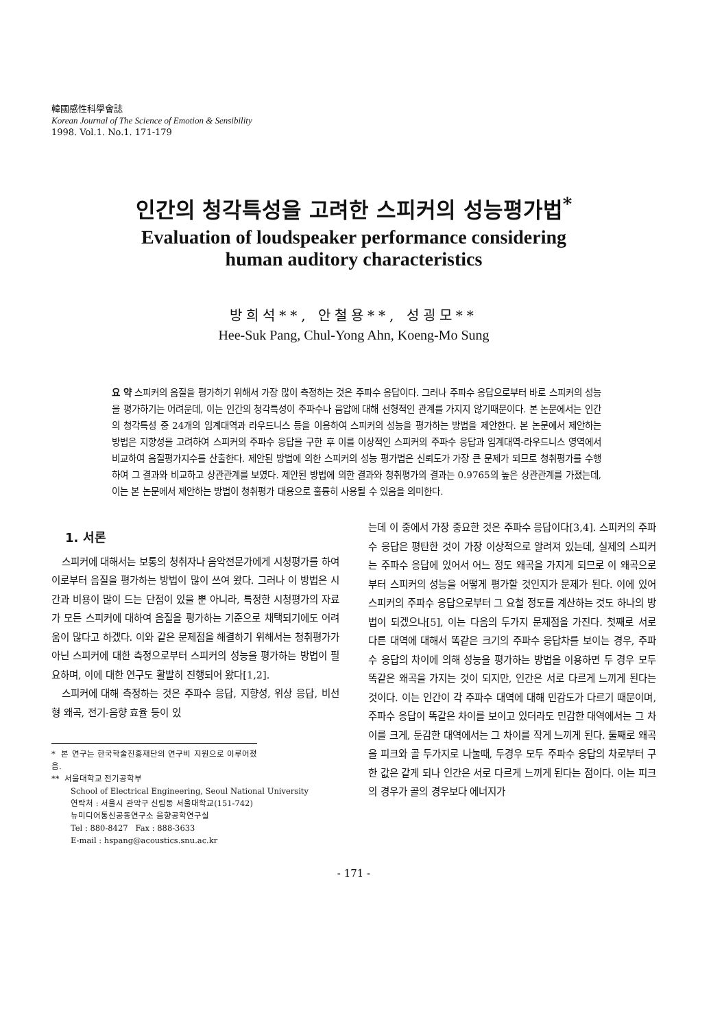韓國感性科學會誌
Korean Journal of The Science of Emotion & Sensibility
1998. Vol.1. No.1. 171-179
인간의 청각특성을 고려한 스피커의 성능평가법<sup>*</sup>
Evaluation of loudspeaker performance considering
human auditory characteristics
방희석**, 안철용**, 성굉모**
Hee-Suk Pang, Chul-Yong Ahn, Koeng-Mo Sung
요 약 스피커의 음질을 평가하기 위해서 가장 많이 측정하는 것은 주파수 응답이다. 그러나 주파수 응답으로부터 바로 스피커의 성능을 평가하기는 어려운데, 이는 인간의 청각특성이 주파수나 음압에 대해 선형적인 관계를 가지지 않기때문이다. 본 논문에서는 인간의 청각특성 중 24개의 임계대역과 라우드니스 등을 이용하여 스피커의 성능을 평가하는 방법을 제안한다. 본 논문에서 제안하는 방법은 지향성을 고려하여 스피커의 주파수 응답을 구한 후 이를 이상적인 스피커의 주파수 응답과 임계대역-라우드니스 영역에서 비교하여 음질평가지수를 산출한다. 제안된 방법에 의한 스피커의 성능 평가법은 신뢰도가 가장 큰 문제가 되므로 청취평가를 수행하여 그 결과와 비교하고 상관관계를 보였다. 제안된 방법에 의한 결과와 청취평가의 결과는 0.9765의 높은 상관관계를 가졌는데, 이는 본 논문에서 제안하는 방법이 청취평가 대용으로 훌륭히 사용될 수 있음을 의미한다.
1. 서론
스피커에 대해서는 보통의 청취자나 음악전문가에게 시청평가를 하여 이로부터 음질을 평가하는 방법이 많이 쓰여 왔다. 그러나 이 방법은 시간과 비용이 많이 드는 단점이 있을 뿐 아니라, 특정한 시청평가의 자료가 모든 스피커에 대하여 음질을 평가하는 기준으로 채택되기에도 어려움이 많다고 하겠다. 이와 같은 문제점을 해결하기 위해서는 청취평가가 아닌 스피커에 대한 측정으로부터 스피커의 성능을 평가하는 방법이 필요하며, 이에 대한 연구도 활발히 진행되어 왔다[1,2].
스피커에 대해 측정하는 것은 주파수 응답, 지향성, 위상 응답, 비선형 왜곡, 전기-음향 효율 등이 있
* 본 연구는 한국학술진흥재단의 연구비 지원으로 이루어졌음.
** 서울대학교 전기공학부
School of Electrical Engineering, Seoul National University
연락처 : 서울시 관악구 신림동 서울대학교(151-742)
뉴미디어통신공동연구소 음향공학연구실
Tel : 880-8427 Fax : 888-3633
E-mail : hspang@acoustics.snu.ac.kr
는데 이 중에서 가장 중요한 것은 주파수 응답이다[3,4]. 스피커의 주파수 응답은 평탄한 것이 가장 이상적으로 알려져 있는데, 실제의 스피커는 주파수 응답에 있어서 어느 정도 왜곡을 가지게 되므로 이 왜곡으로부터 스피커의 성능을 어떻게 평가할 것인지가 문제가 된다. 이에 있어 스피커의 주파수 응답으로부터 그 요철 정도를 계산하는 것도 하나의 방법이 되겠으나[5], 이는 다음의 두가지 문제점을 가진다. 첫째로 서로 다른 대역에 대해서 똑같은 크기의 주파수 응답차를 보이는 경우, 주파수 응답의 차이에 의해 성능을 평가하는 방법을 이용하면 두 경우 모두 똑같은 왜곡을 가지는 것이 되지만, 인간은 서로 다르게 느끼게 된다는 것이다. 이는 인간이 각 주파수 대역에 대해 민감도가 다르기 때문이며, 주파수 응답이 똑같은 차이를 보이고 있더라도 민감한 대역에서는 그 차이를 크게, 둔감한 대역에서는 그 차이를 작게 느끼게 된다. 둘째로 왜곡을 피크와 골 두가지로 나눌때, 두경우 모두 주파수 응답의 차로부터 구한 값은 같게 되나 인간은 서로 다르게 느끼게 된다는 점이다. 이는 피크의 경우가 골의 경우보다 에너지가
- 171 -